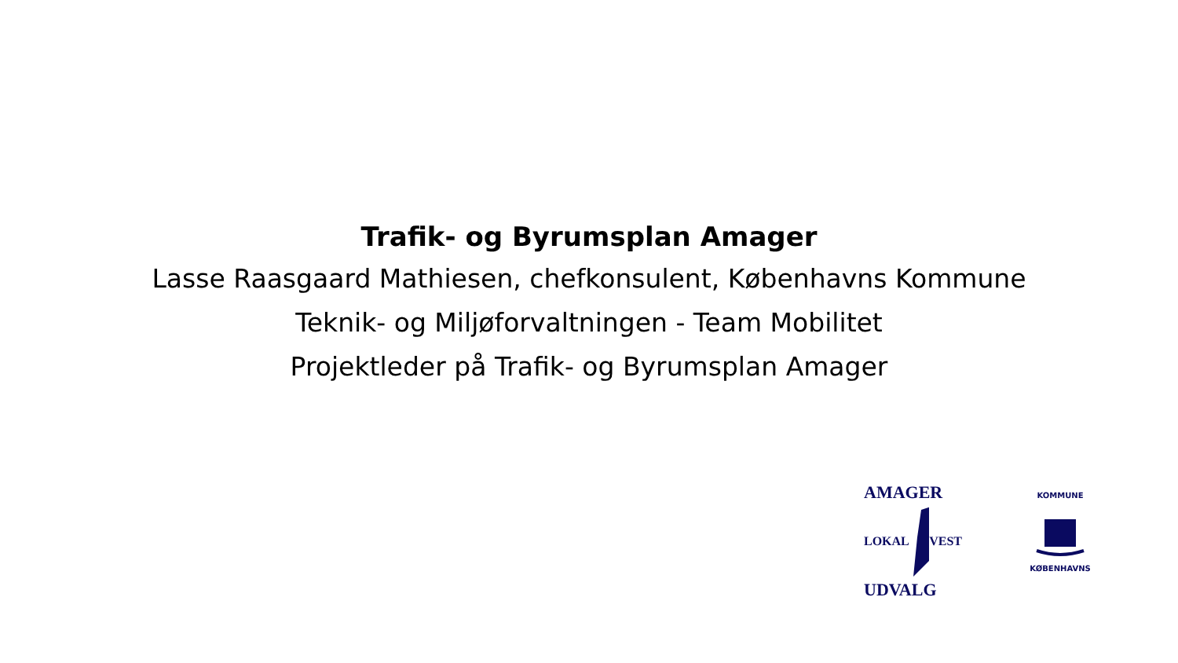Trafik- og Byrumsplan Amager
Lasse Raasgaard Mathiesen, chefkonsulent, Københavns Kommune
Teknik- og Miljøforvaltningen - Team Mobilitet
Projektleder på Trafik- og Byrumsplan Amager
AMAGER
LOKAL VEST
UDVALG
KOMMUNE
KØBENHAVNS